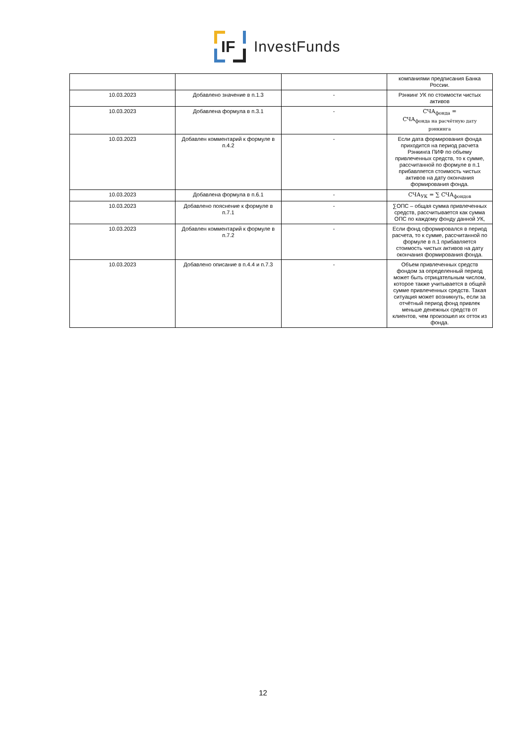IF
InvestFunds
| | | | компаниями предписания Банка России. |
| 10.03.2023 | Добавлено значение в п.1.3 | - | Рэнкинг УК по стоимости чистых активов |
| 10.03.2023 | Добавлена формула в п.3.1 | - | СЧА<sub>фонда</sub> = СЧА<sub>фонда на расчётную дату рэнкинга</sub> |
| 10.03.2023 | Добавлен комментарий к формуле в п.4.2 | - | Если дата формирования фонда приходится на период расчета Рэнкинга ПИФ по объему привлеченных средств, то к сумме, рассчитанной по формуле в п.1 прибавляется стоимость чистых активов на дату окончания формирования фонда. |
| 10.03.2023 | Добавлена формула в п.6.1 | - | СЧА<sub>УК</sub> = ∑ СЧА<sub>фондов</sub> |
| 10.03.2023 | Добавлено пояснение к формуле в п.7.1 | - | ∑ОПС – общая сумма привлеченных средств, рассчитывается как сумма ОПС по каждому фонду данной УК, |
| 10.03.2023 | Добавлен комментарий к формуле в п.7.2 | - | Если фонд сформировался в период расчета, то к сумме, рассчитанной по формуле в п.1 прибавляется стоимость чистых активов на дату окончания формирования фонда. |
| 10.03.2023 | Добавлено описание в п.4.4 и п.7.3 | - | Объем привлеченных средств фондом за определенный период может быть отрицательным числом, которое также учитывается в общей сумме привлеченных средств. Такая ситуация может возникнуть, если за отчётный период фонд привлек меньше денежных средств от клиентов, чем произошел их отток из фонда. |
12